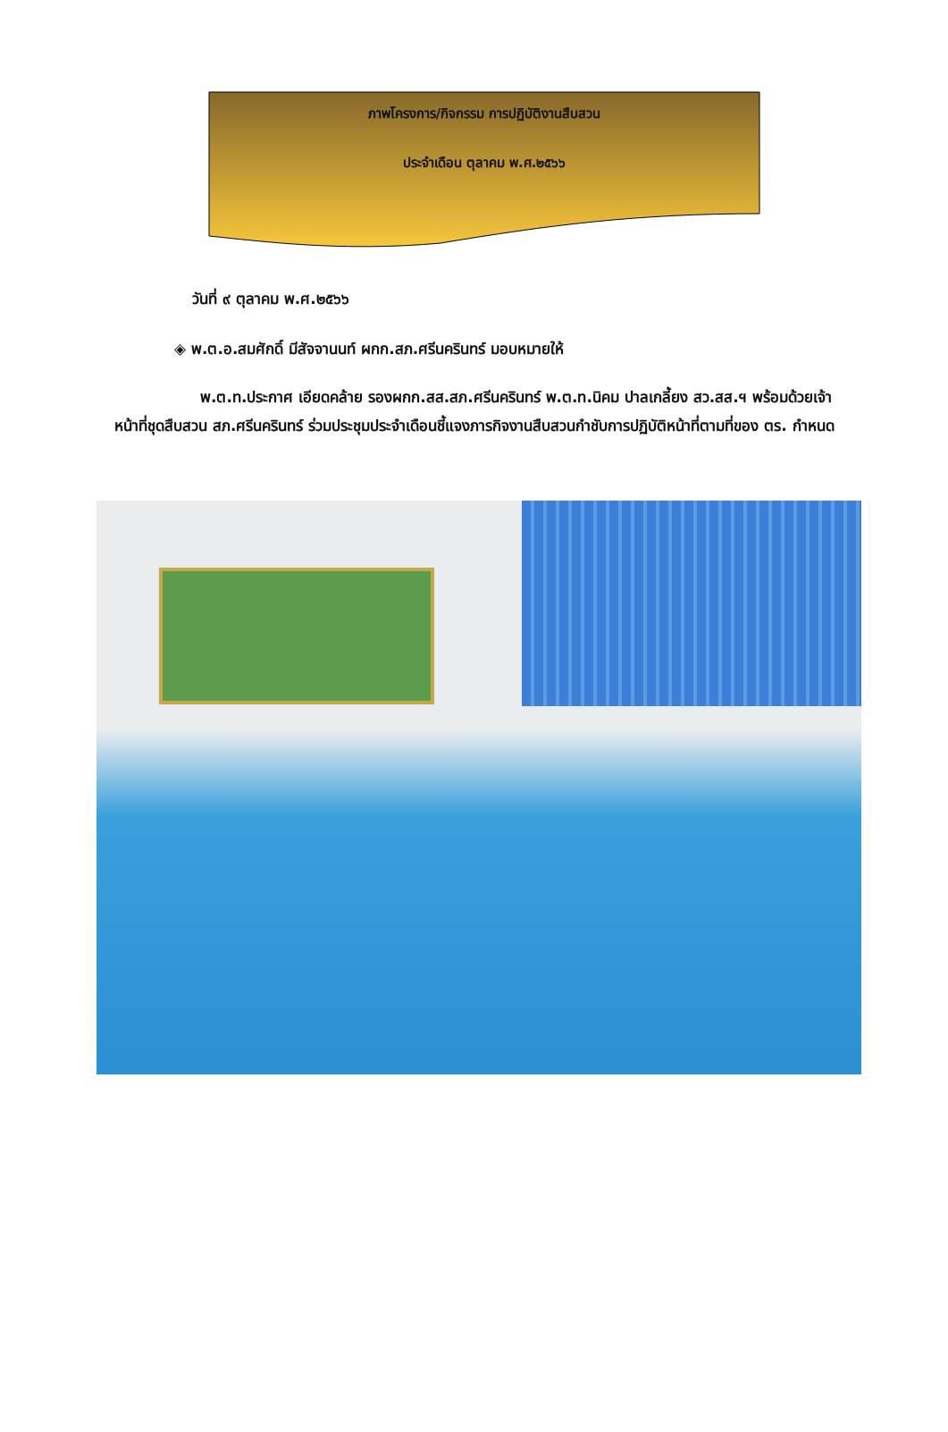ภาพโครงการ/กิจกรรม การปฏิบัติงานสืบสวน
ประจำเดือน ตุลาคม พ.ศ.๒๕๖๖
วันที่ ๙ ตุลาคม พ.ศ.๒๕๖๖
◈ พ.ต.อ.สมศักดิ์ มีสัจจานนท์ ผกก.สภ.ศรีนครินทร์ มอบหมายให้
พ.ต.ท.ประกาศ เอียดคล้าย รองผกก.สส.สภ.ศรีนครินทร์ พ.ต.ท.นิคม ปาลเกลี้ยง สว.สส.ฯ พร้อมด้วยเจ้าหน้าที่ชุดสืบสวน สภ.ศรีนครินทร์ ร่วมประชุมประจำเดือนชี้แจงภารกิจงานสืบสวนกำชับการปฏิบัติหน้าที่ตามที่ของ ตร. กำหนด